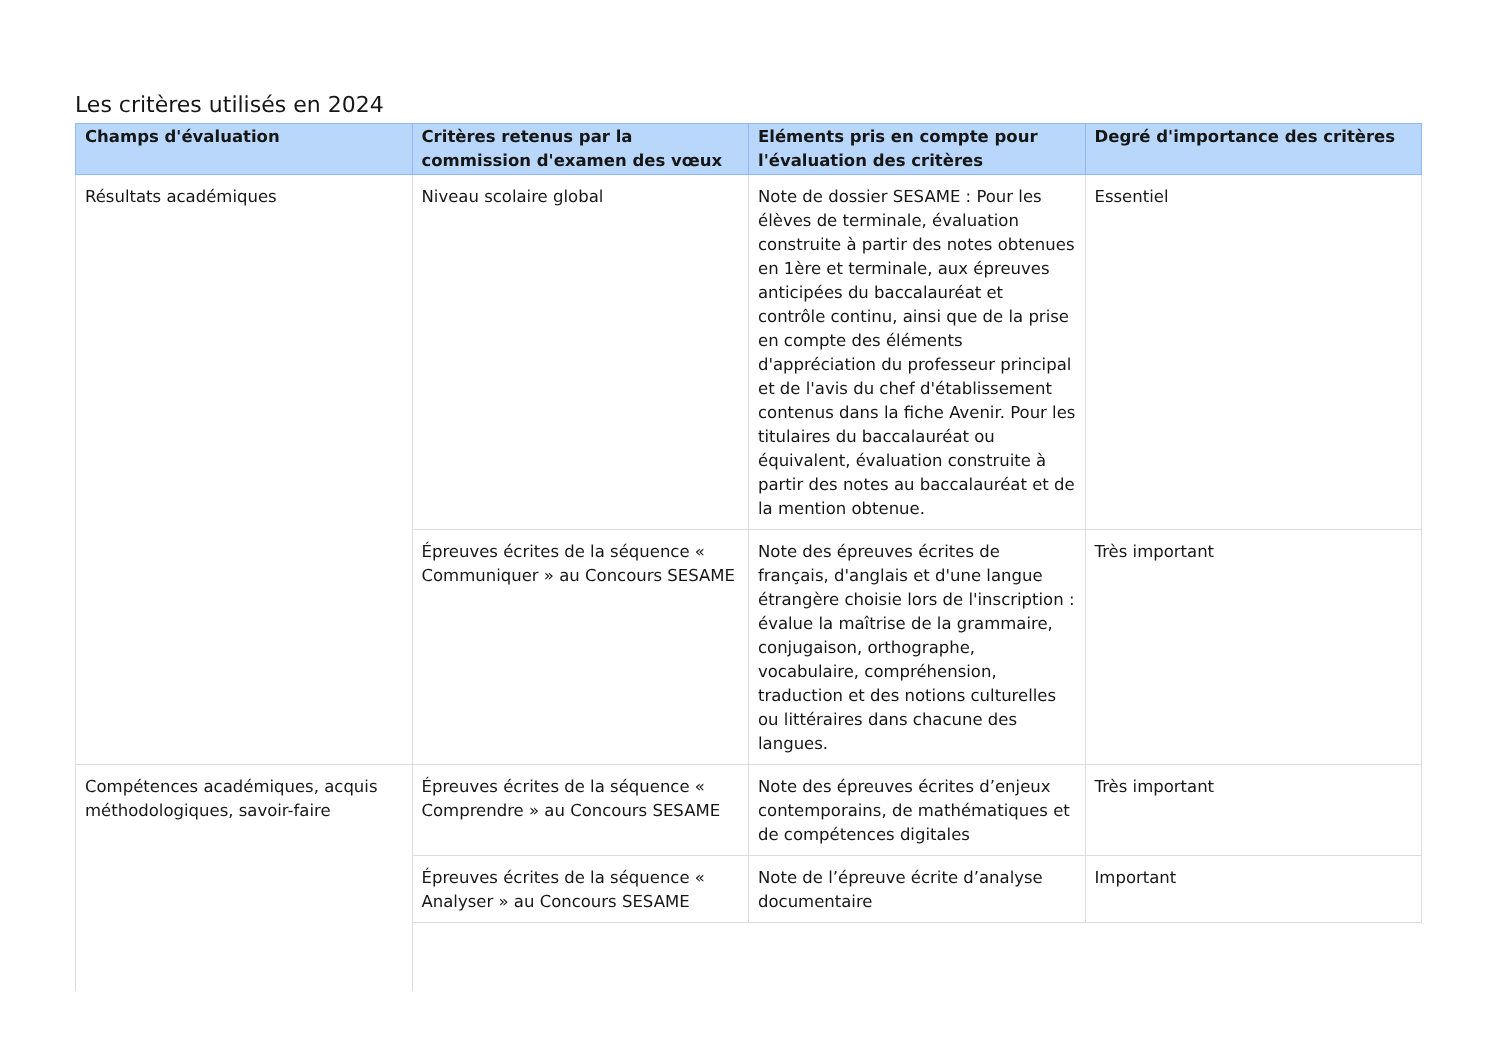Les critères utilisés en 2024
| Champs d'évaluation | Critères retenus par la commission d'examen des vœux | Eléments pris en compte pour l'évaluation des critères | Degré d'importance des critères |
| --- | --- | --- | --- |
| Résultats académiques | Niveau scolaire global | Note de dossier SESAME : Pour les élèves de terminale, évaluation construite à partir des notes obtenues en 1ère et terminale, aux épreuves anticipées du baccalauréat et contrôle continu, ainsi que de la prise en compte des éléments d'appréciation du professeur principal et de l'avis du chef d'établissement contenus dans la fiche Avenir. Pour les titulaires du baccalauréat ou équivalent, évaluation construite à partir des notes au baccalauréat et de la mention obtenue. | Essentiel |
| | Épreuves écrites de la séquence « Communiquer » au Concours SESAME | Note des épreuves écrites de français, d'anglais et d'une langue étrangère choisie lors de l'inscription : évalue la maîtrise de la grammaire, conjugaison, orthographe, vocabulaire, compréhension, traduction et des notions culturelles ou littéraires dans chacune des langues. | Très important |
| Compétences académiques, acquis méthodologiques, savoir-faire | Épreuves écrites de la séquence « Comprendre » au Concours SESAME | Note des épreuves écrites d’enjeux contemporains, de mathématiques et de compétences digitales | Très important |
| | Épreuves écrites de la séquence « Analyser » au Concours SESAME | Note de l’épreuve écrite d’analyse documentaire | Important |